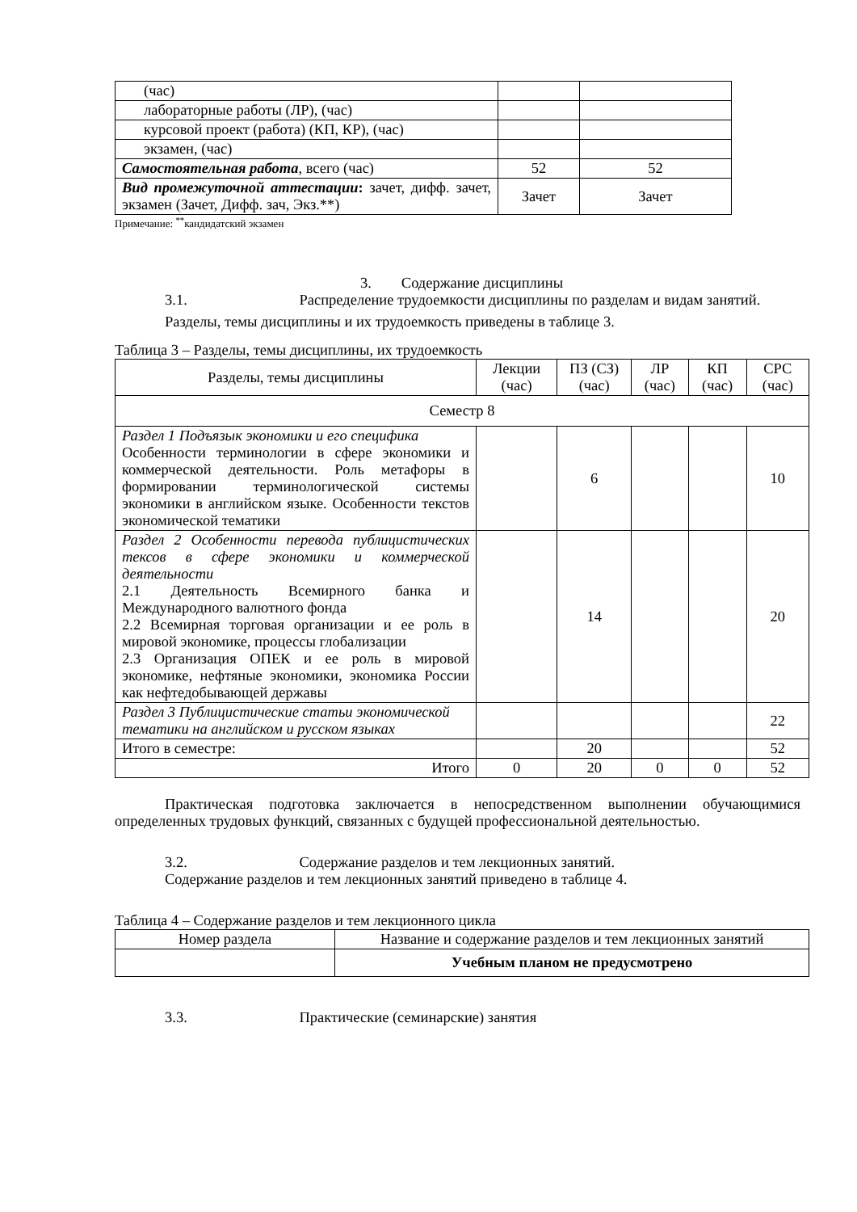| (час) | | |
| лабораторные работы (ЛР), (час) | | |
| курсовой проект (работа) (КП, КР), (час) | | |
| экзамен, (час) | | |
| Самостоятельная работа , всего (час) | 52 | 52 |
| Вид промежуточной аттестации : зачет, дифф. зачет, экзамен (Зачет, Дифф. зач, Экз.**) | Зачет | Зачет |
Примечание: <sup>**</sup>кандидатский экзамен
3. Содержание дисциплины
3.1. Распределение трудоемкости дисциплины по разделам и видам занятий.
Разделы, темы дисциплины и их трудоемкость приведены в таблице 3.
Таблица 3 – Разделы, темы дисциплины, их трудоемкость
| Разделы, темы дисциплины | Лекции (час) | ПЗ (СЗ) (час) | ЛР (час) | КП (час) | СРС (час) |
| --- | --- | --- | --- | --- | --- |
| Семестр 8 | | | | | |
| Раздел 1 Подъязык экономики и его специфика Особенности терминологии в сфере экономики и коммерческой деятельности. Роль метафоры в формировании терминологической системы экономики в английском языке. Особенности текстов экономической тематики | | 6 | | | 10 |
| Раздел 2 Особенности перевода публицистических тексов в сфере экономики и коммерческой деятельности 2.1 Деятельность Всемирного банка и Международного валютного фонда 2.2 Всемирная торговая организации и ее роль в мировой экономике, процессы глобализации 2.3 Организация ОПЕК и ее роль в мировой экономике, нефтяные экономики, экономика России как нефтедобывающей державы | | 14 | | | 20 |
| Раздел 3 Публицистические статьи экономической тематики на английском и русском языках | | | | | 22 |
| Итого в семестре: | | 20 | | | 52 |
| Итого | 0 | 20 | 0 | 0 | 52 |
Практическая подготовка заключается в непосредственном выполнении обучающимися определенных трудовых функций, связанных с будущей профессиональной деятельностью.
3.2. Содержание разделов и тем лекционных занятий.
Содержание разделов и тем лекционных занятий приведено в таблице 4.
Таблица 4 – Содержание разделов и тем лекционного цикла
| Номер раздела | Название и содержание разделов и тем лекционных занятий |
| --- | --- |
| | Учебным планом не предусмотрено |
3.3. Практические (семинарские) занятия